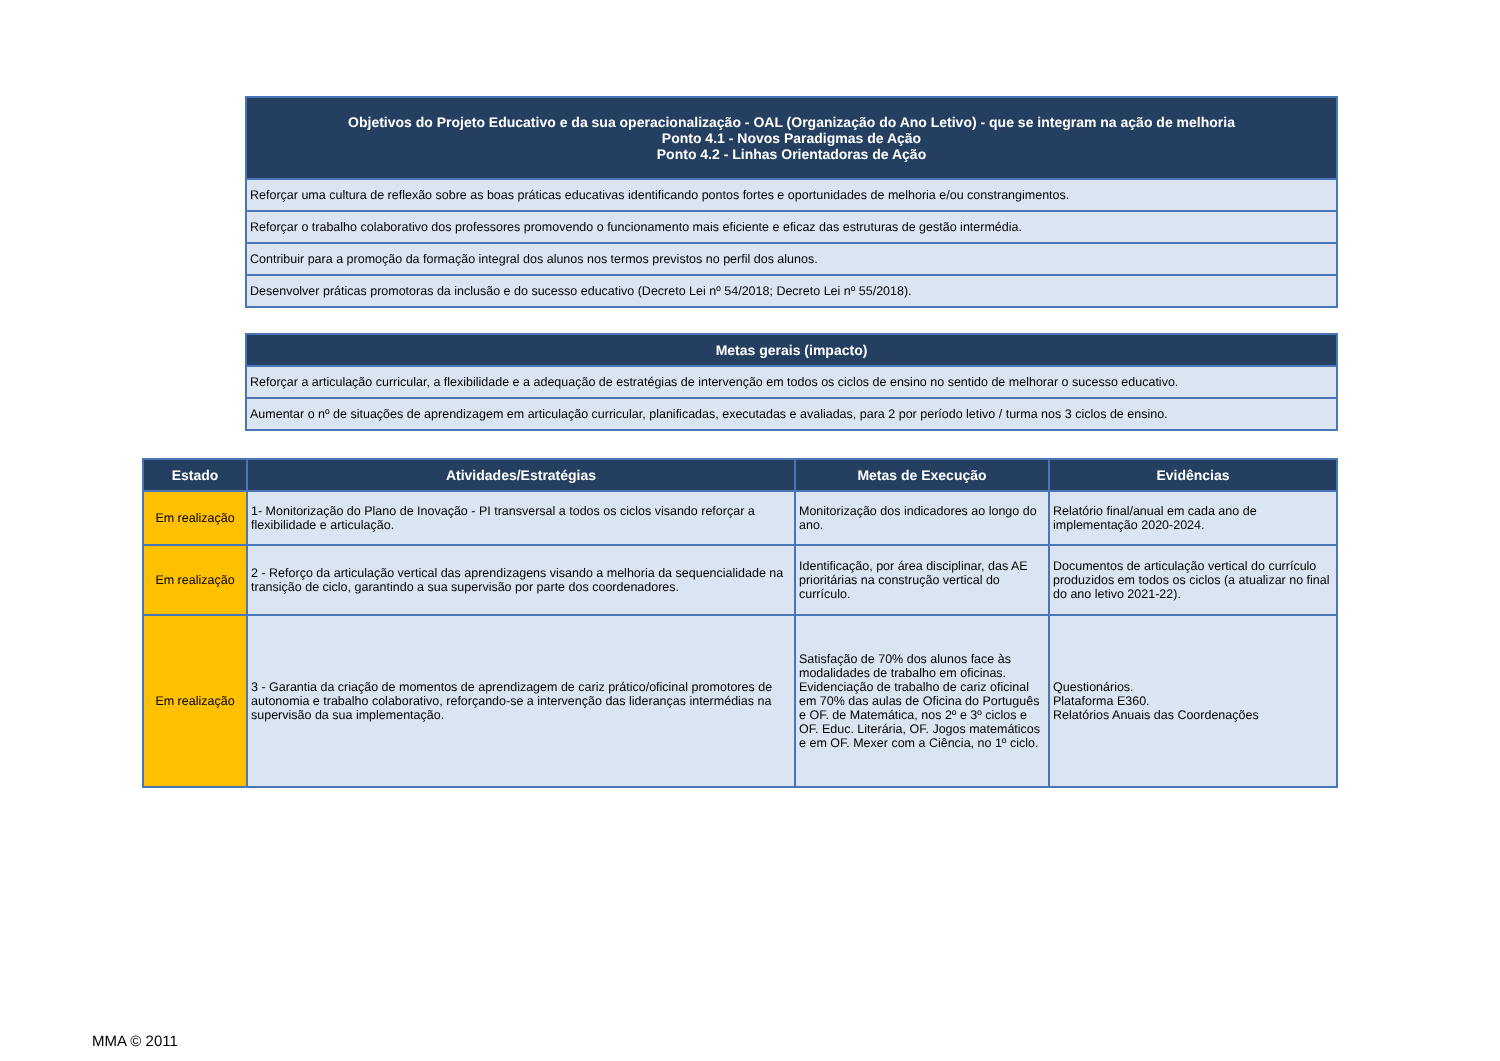| Objetivos do Projeto Educativo e da sua operacionalização - OAL (Organização do Ano Letivo) - que se integram na ação de melhoria Ponto 4.1 - Novos Paradigmas de Ação Ponto 4.2 - Linhas Orientadoras de Ação |
| --- |
| Reforçar uma cultura de reflexão sobre as boas práticas educativas identificando pontos fortes e oportunidades de melhoria e/ou constrangimentos. |
| Reforçar o trabalho colaborativo dos professores promovendo o funcionamento mais eficiente e eficaz das estruturas de gestão intermédia. |
| Contribuir para a promoção da formação integral dos alunos nos termos previstos no perfil dos alunos. |
| Desenvolver práticas promotoras da inclusão e do sucesso educativo (Decreto Lei nº 54/2018; Decreto Lei nº 55/2018). |
| Metas gerais (impacto) |
| --- |
| Reforçar a articulação curricular, a flexibilidade e a adequação de estratégias de intervenção em todos os ciclos de ensino no sentido de melhorar o sucesso educativo. |
| Aumentar o nº de situações de aprendizagem em articulação curricular, planificadas, executadas e avaliadas, para 2 por período letivo / turma nos 3 ciclos de ensino. |
| Estado | Atividades/Estratégias | Metas de Execução | Evidências |
| --- | --- | --- | --- |
| Em realização | 1- Monitorização do Plano de Inovação - PI transversal a todos os ciclos visando reforçar a flexibilidade e articulação. | Monitorização dos indicadores ao longo do ano. | Relatório final/anual em cada ano de implementação 2020-2024. |
| Em realização | 2 - Reforço da articulação vertical das aprendizagens visando a melhoria da sequencialidade na transição de ciclo, garantindo a sua supervisão por parte dos coordenadores. | Identificação, por área disciplinar, das AE prioritárias na construção vertical do currículo. | Documentos de articulação vertical do currículo produzidos em todos os ciclos (a atualizar no final do ano letivo 2021-22). |
| Em realização | 3 - Garantia da criação de momentos de aprendizagem de cariz prático/oficinal promotores de autonomia e trabalho colaborativo, reforçando-se a intervenção das lideranças intermédias na supervisão da sua implementação. | Satisfação de 70% dos alunos face às modalidades de trabalho em oficinas. Evidenciação de trabalho de cariz oficinal em 70% das aulas de Oficina do Português e OF. de Matemática, nos 2º e 3º ciclos e OF. Educ. Literária, OF. Jogos matemáticos e em OF. Mexer com a Ciência, no 1º ciclo. | Questionários. Plataforma E360. Relatórios Anuais das Coordenações |
MMA © 2011